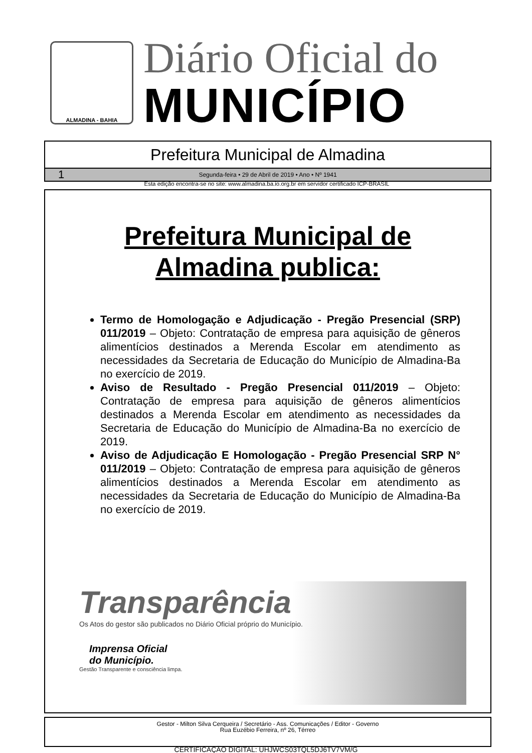ALMADINA - BAHIA
Diário Oficial do
MUNICÍPIO
Prefeitura Municipal de Almadina
1 Segunda-feira • 29 de Abril de 2019 • Ano • Nº 1941
Esta edição encontra-se no site: www.almadina.ba.io.org.br em servidor certificado ICP-BRASIL
Prefeitura Municipal de
Almadina publica:
Termo de Homologação e Adjudicação - Pregão Presencial (SRP) 011/2019 – Objeto: Contratação de empresa para aquisição de gêneros alimentícios destinados a Merenda Escolar em atendimento as necessidades da Secretaria de Educação do Município de Almadina-Ba no exercício de 2019.
Aviso de Resultado - Pregão Presencial 011/2019 – Objeto: Contratação de empresa para aquisição de gêneros alimentícios destinados a Merenda Escolar em atendimento as necessidades da Secretaria de Educação do Município de Almadina-Ba no exercício de 2019.
Aviso de Adjudicação E Homologação - Pregão Presencial SRP N° 011/2019 – Objeto: Contratação de empresa para aquisição de gêneros alimentícios destinados a Merenda Escolar em atendimento as necessidades da Secretaria de Educação do Município de Almadina-Ba no exercício de 2019.
Transparência
Os Atos do gestor são publicados no Diário Oficial próprio do Município.
Imprensa Oficial
do Município.
Gestão Transparente e consciência limpa.
Gestor - Milton Silva Cerqueira / Secretário - Ass. Comunicações / Editor - Governo
Rua Euzébio Ferreira, nº 26, Térreo
CERTIFICAÇÃO DIGITAL: UHJWCS03TQL5DJ6TV7VM/G